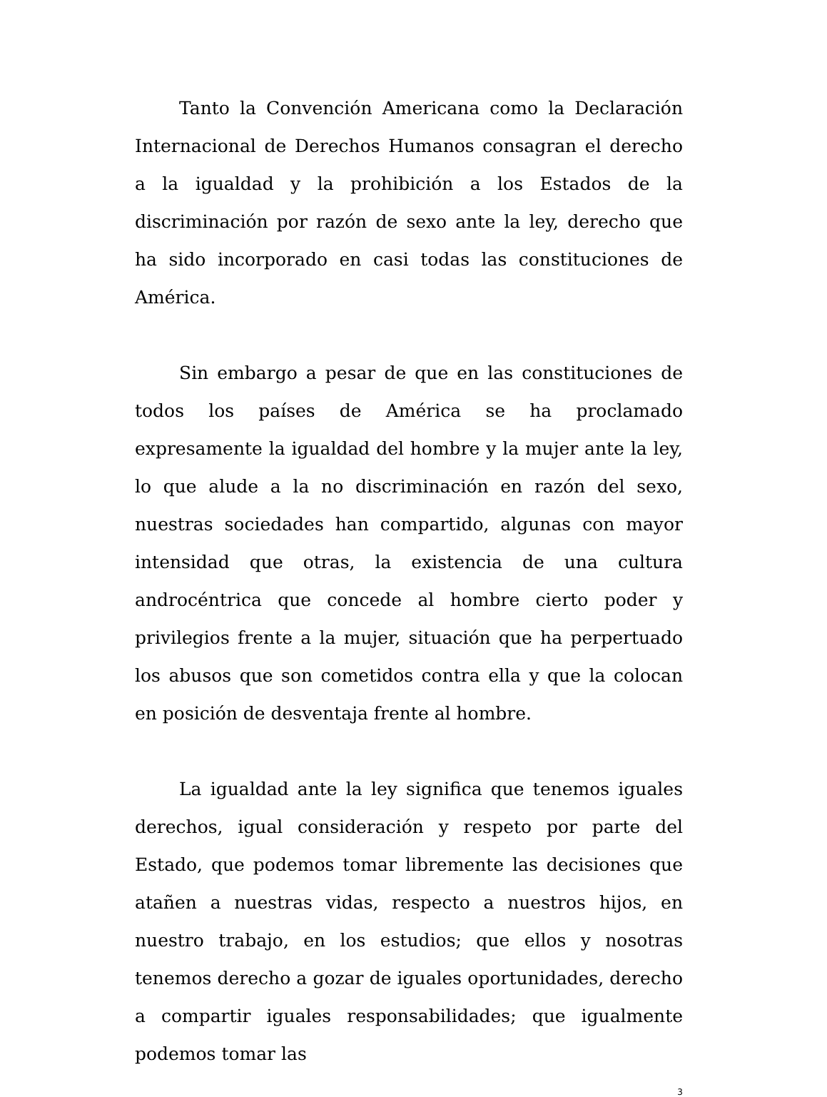Tanto la Convención Americana como la Declaración Internacional de Derechos Humanos consagran el derecho a la igualdad y la prohibición a los Estados de la discriminación por razón de sexo ante la ley, derecho que ha sido incorporado en casi todas las constituciones de América.
Sin embargo a pesar de que en las constituciones de todos los países de América se ha proclamado expresamente la igualdad del hombre y la mujer ante la ley, lo que alude a la no discriminación en razón del sexo, nuestras sociedades han compartido, algunas con mayor intensidad que otras, la existencia de una cultura androcéntrica que concede al hombre cierto poder y privilegios frente a la mujer, situación que ha perpertuado los abusos que son cometidos contra ella y que la colocan en posición de desventaja frente al hombre.
La igualdad ante la ley significa que tenemos iguales derechos, igual consideración y respeto por parte del Estado, que podemos tomar libremente las decisiones que atañen a nuestras vidas, respecto a nuestros hijos, en nuestro trabajo, en los estudios; que ellos y nosotras tenemos derecho a gozar de iguales oportunidades, derecho a compartir iguales responsabilidades; que igualmente podemos tomar las
3